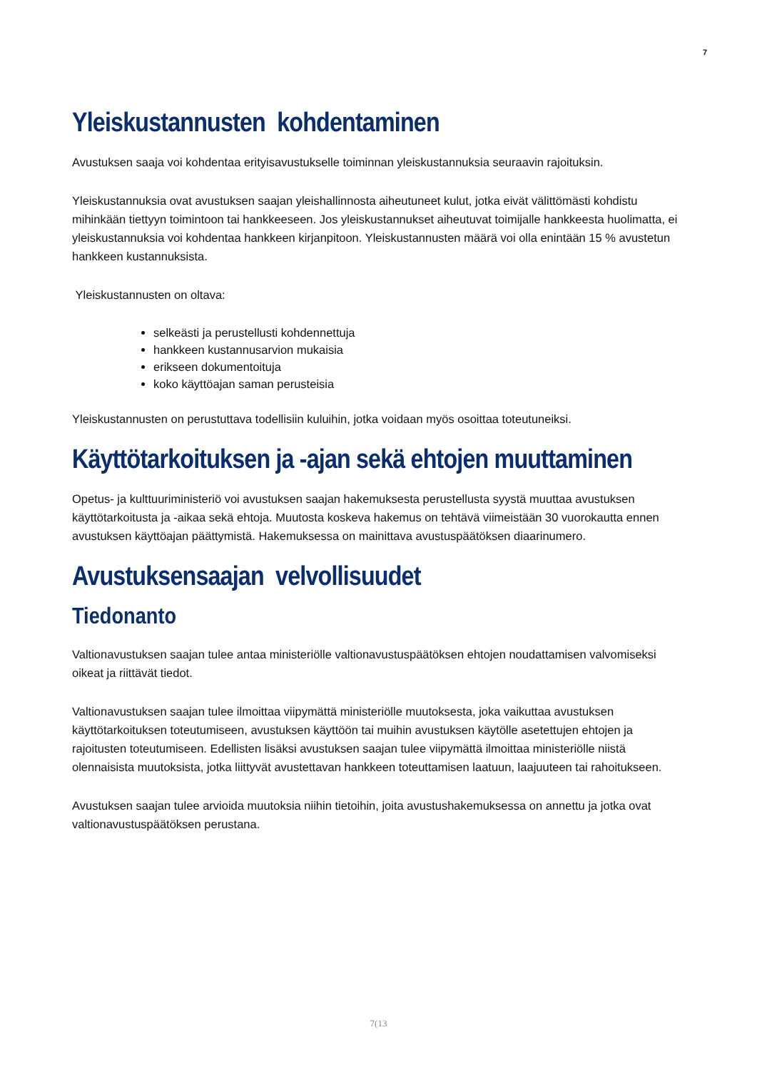7
Yleiskustannusten kohdentaminen
Avustuksen saaja voi kohdentaa erityisavustukselle toiminnan yleiskustannuksia seuraavin rajoituksin.
Yleiskustannuksia ovat avustuksen saajan yleishallinnosta aiheutuneet kulut, jotka eivät välittömästi kohdistu mihinkään tiettyyn toimintoon tai hankkeeseen. Jos yleiskustannukset aiheutuvat toimijalle hankkeesta huolimatta, ei yleiskustannuksia voi kohdentaa hankkeen kirjanpitoon. Yleiskustannusten määrä voi olla enintään 15 % avustetun hankkeen kustannuksista.
Yleiskustannusten on oltava:
selkeästi ja perustellusti kohdennettuja
hankkeen kustannusarvion mukaisia
erikseen dokumentoituja
koko käyttöajan saman perusteisia
Yleiskustannusten on perustuttava todellisiin kuluihin, jotka voidaan myös osoittaa toteutuneiksi.
Käyttötarkoituksen ja -ajan sekä ehtojen muuttaminen
Opetus- ja kulttuuriministeriö voi avustuksen saajan hakemuksesta perustellusta syystä muuttaa avustuksen käyttötarkoitusta ja -aikaa sekä ehtoja. Muutosta koskeva hakemus on tehtävä viimeistään 30 vuorokautta ennen avustuksen käyttöajan päättymistä. Hakemuksessa on mainittava avustuspäätöksen diaarinumero.
Avustuksensaajan velvollisuudet
Tiedonanto
Valtionavustuksen saajan tulee antaa ministeriölle valtionavustuspäätöksen ehtojen noudattamisen valvomiseksi oikeat ja riittävät tiedot.
Valtionavustuksen saajan tulee ilmoittaa viipymättä ministeriölle muutoksesta, joka vaikuttaa avustuksen käyttötarkoituksen toteutumiseen, avustuksen käyttöön tai muihin avustuksen käytölle asetettujen ehtojen ja rajoitusten toteutumiseen. Edellisten lisäksi avustuksen saajan tulee viipymättä ilmoittaa ministeriölle niistä olennaisista muutoksista, jotka liittyvät avustettavan hankkeen toteuttamisen laatuun, laajuuteen tai rahoitukseen.
Avustuksen saajan tulee arvioida muutoksia niihin tietoihin, joita avustushakemuksessa on annettu ja jotka ovat valtionavustuspäätöksen perustana.
7(13